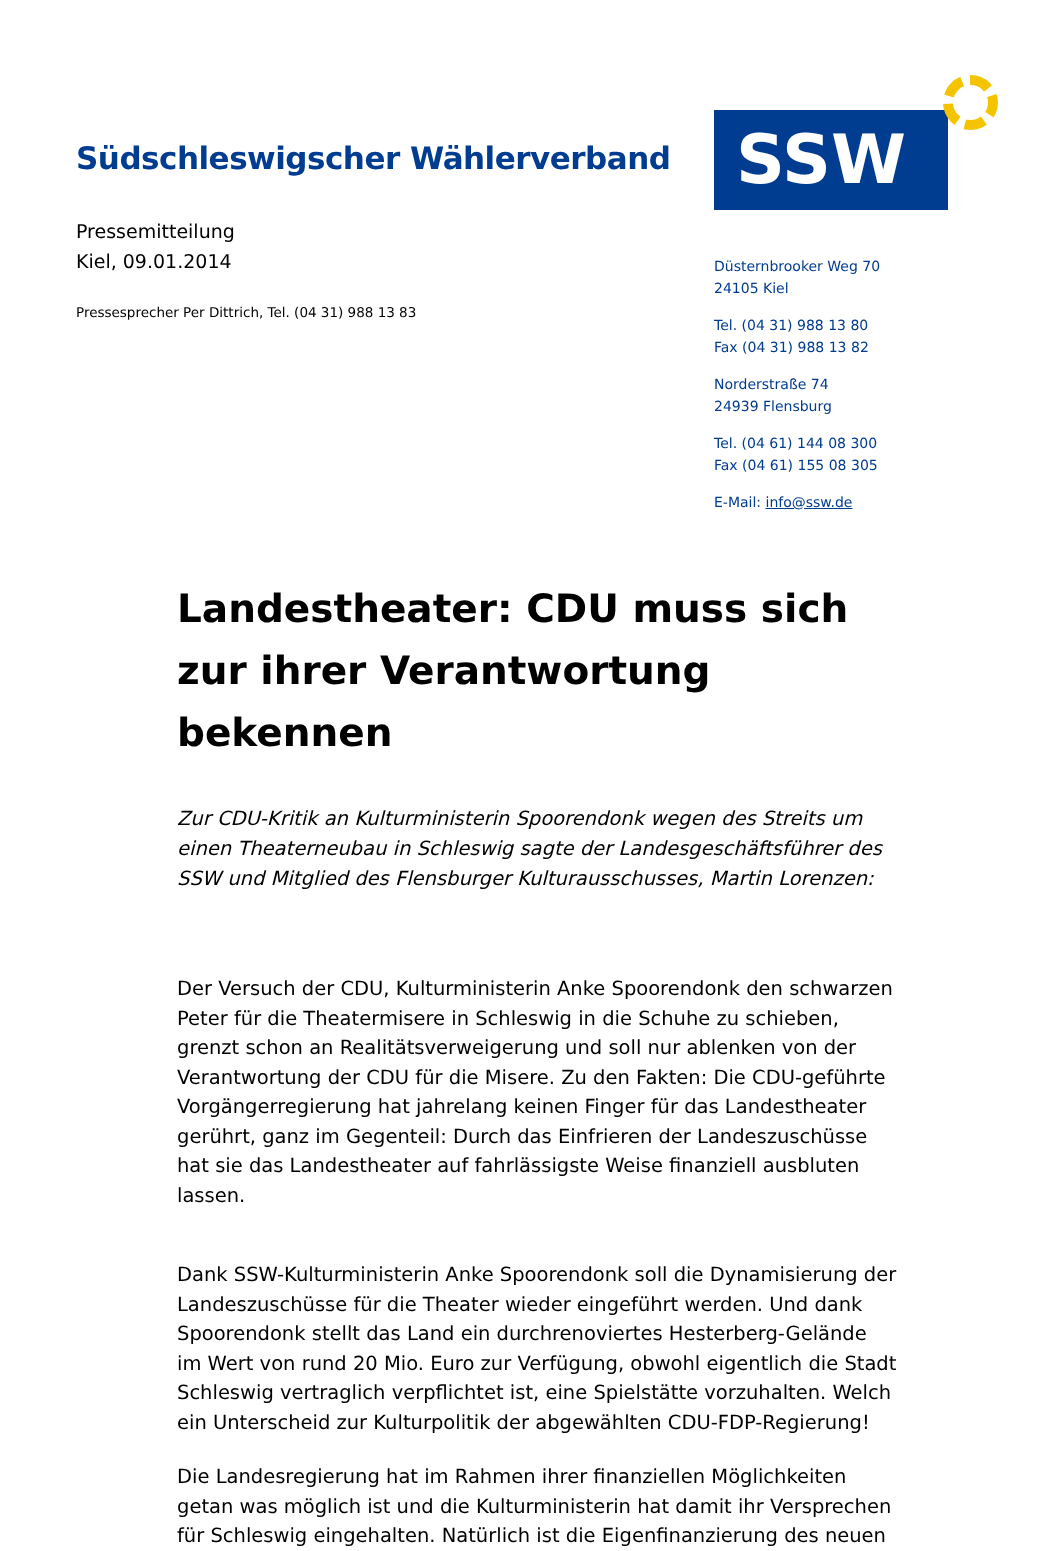Südschleswigscher Wählerverband
Pressemitteilung
Kiel, 09.01.2014
Pressesprecher Per Dittrich, Tel. (04 31) 988 13 83
SSW
Düsternbrooker Weg 70
24105 Kiel
Tel. (04 31) 988 13 80
Fax (04 31) 988 13 82
Norderstraße 74
24939 Flensburg
Tel. (04 61) 144 08 300
Fax (04 61) 155 08 305
E-Mail: info@ssw.de
Landestheater: CDU muss sich zur ihrer Verantwortung bekennen
Zur CDU-Kritik an Kulturministerin Spoorendonk wegen des Streits um einen Theaterneubau in Schleswig sagte der Landesgeschäftsführer des SSW und Mitglied des Flensburger Kulturausschusses, Martin Lorenzen:
Der Versuch der CDU, Kulturministerin Anke Spoorendonk den schwarzen Peter für die Theatermisere in Schleswig in die Schuhe zu schieben, grenzt schon an Realitätsverweigerung und soll nur ablenken von der Verantwortung der CDU für die Misere. Zu den Fakten: Die CDU-geführte Vorgängerregierung hat jahrelang keinen Finger für das Landestheater gerührt, ganz im Gegenteil: Durch das Einfrieren der Landeszuschüsse hat sie das Landestheater auf fahrlässigste Weise finanziell ausbluten lassen.
Dank SSW-Kulturministerin Anke Spoorendonk soll die Dynamisierung der Landeszuschüsse für die Theater wieder eingeführt werden. Und dank Spoorendonk stellt das Land ein durchrenoviertes Hesterberg-Gelände im Wert von rund 20 Mio. Euro zur Verfügung, obwohl eigentlich die Stadt Schleswig vertraglich verpflichtet ist, eine Spielstätte vorzuhalten. Welch ein Unterscheid zur Kulturpolitik der abgewählten CDU-FDP-Regierung!
Die Landesregierung hat im Rahmen ihrer finanziellen Möglichkeiten getan was möglich ist und die Kulturministerin hat damit ihr Versprechen für Schleswig eingehalten. Natürlich ist die Eigenfinanzierung des neuen